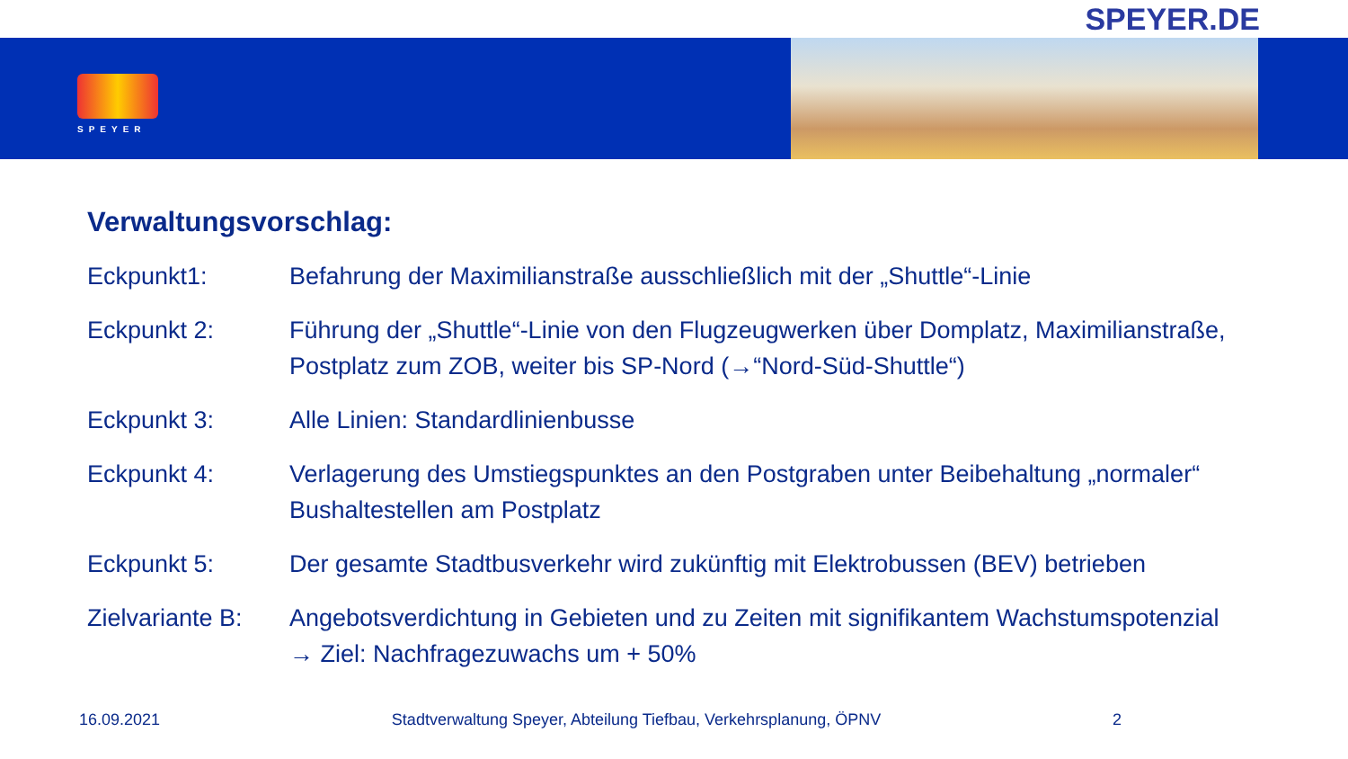SPEYER.DE
SPEYER
Verwaltungsvorschlag:
Eckpunkt1: Befahrung der Maximilianstraße ausschließlich mit der „Shuttle“-Linie
Eckpunkt 2: Führung der „Shuttle“-Linie von den Flugzeugwerken über Domplatz, Maximilianstraße, Postplatz zum ZOB, weiter bis SP-Nord (→“Nord-Süd-Shuttle“)
Eckpunkt 3: Alle Linien: Standardlinienbusse
Eckpunkt 4: Verlagerung des Umstiegspunktes an den Postgraben unter Beibehaltung „normaler“ Bushaltestellen am Postplatz
Eckpunkt 5: Der gesamte Stadtbusverkehr wird zukünftig mit Elektrobussen (BEV) betrieben
Zielvariante B:
Angebotsverdichtung in Gebieten und zu Zeiten mit signifikantem Wachstumspotenzial → Ziel: Nachfragezuwachs um + 50%
16.09.2021 Stadtverwaltung Speyer, Abteilung Tiefbau, Verkehrsplanung, ÖPNV 2